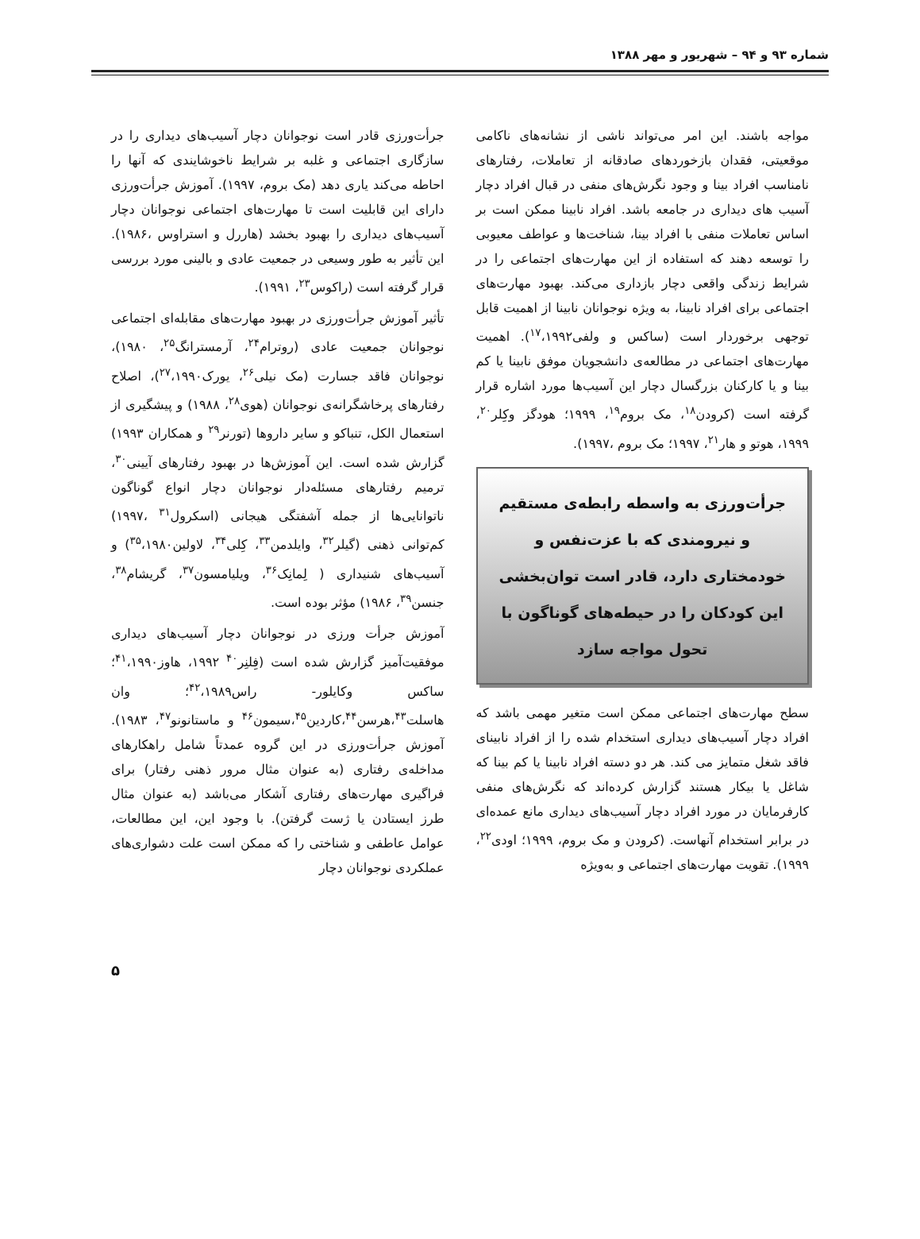شماره ۹۳ و ۹۴ – شهریور و مهر ۱۳۸۸
مواجه باشند. این امر می‌تواند ناشی از نشانه‌های ناکامی موقعیتی، فقدان بازخوردهای صادقانه از تعاملات، رفتارهای نامناسب افراد بینا و وجود نگرش‌های منفی در قبال افراد دچار آسیب های دیداری در جامعه باشد. افراد نابینا ممکن است بر اساس تعاملات منفی با افراد بینا، شناخت‌ها و عواطف معیوبی را توسعه دهند که استفاده از این مهارت‌های اجتماعی را در شرایط زندگی واقعی دچار بازداری می‌کند. بهبود مهارت‌های اجتماعی برای افراد نابینا، به ویژه نوجوانان نابینا از اهمیت قابل توجهی برخوردار است (ساکس و ولفی<sup>۱۷</sup>،۱۹۹۲). اهمیت مهارت‌های اجتماعی در مطالعه‌ی دانشجویان موفق نابینا یا کم بینا و یا کارکنان بزرگسال دچار این آسیب‌ها مورد اشاره قرار گرفته است (کرودن<sup>۱۸</sup>، مک بروم<sup>۱۹</sup>، ۱۹۹۹؛ هودگز وکِلر<sup>۲۰</sup>، ۱۹۹۹، هوتو و هار<sup>۲۱</sup>، ۱۹۹۷؛ مک بروم ،۱۹۹۷).
جرأت‌ورزی به واسطه رابطه‌ی مستقیم و نیرومندی که با عزت‌نفس و خودمختاری دارد، قادر است توان‌بخشی این کودکان را در حیطه‌های گوناگون با تحول مواجه سازد
سطح مهارت‌های اجتماعی ممکن است متغیر مهمی باشد که افراد دچار آسیب‌های دیداری استخدام شده را از افراد نابینای فاقد شغل متمایز می کند. هر دو دسته افراد نابینا یا کم بینا که شاغل یا بیکار هستند گزارش کرده‌اند که نگرش‌های منفی کارفرمایان در مورد افراد دچار آسیب‌های دیداری مانع عمده‌ای در برابر استخدام آنهاست. (کرودن و مک بروم، ۱۹۹۹؛ اودی<sup>۲۲</sup>، ۱۹۹۹). تقویت مهارت‌های اجتماعی و به‌ویژه
جرأت‌ورزی قادر است نوجوانان دچار آسیب‌های دیداری را در سازگاری اجتماعی و غلبه بر شرایط ناخوشایندی که آنها را احاطه می‌کند یاری دهد (مک بروم، ۱۹۹۷). آموزش جرأت‌ورزی دارای این قابلیت است تا مهارت‌های اجتماعی نوجوانان دچار آسیب‌های دیداری را بهبود بخشد (هاررل و استراوس ،۱۹۸۶). این تأثیر به طور وسیعی در جمعیت عادی و بالینی مورد بررسی قرار گرفته است (راکوس<sup>۲۳</sup>، ۱۹۹۱).
تأثیر آموزش جرأت‌ورزی در بهبود مهارت‌های مقابله‌ای اجتماعی نوجوانان جمعیت عادی (روترام<sup>۲۴</sup>، آرمسترانگ<sup>۲۵</sup>، ۱۹۸۰)، نوجوانان فاقد جسارت (مک نیلی<sup>۲۶</sup>، یورک<sup>۲۷</sup>،۱۹۹۰)، اصلاح رفتارهای پرخاشگرانه‌ی نوجوانان (هوی<sup>۲۸</sup>، ۱۹۸۸) و پیشگیری از استعمال الکل، تنباکو و سایر داروها (تورنر<sup>۲۹</sup> و همکاران ۱۹۹۳) گزارش شده است. این آموزش‌ها در بهبود رفتارهای آیینی<sup>۳۰</sup>، ترمیم رفتارهای مسئله‌دار نوجوانان دچار انواع گوناگون ناتوانایی‌ها از جمله آشفتگی هیجانی (اسکرول<sup>۳۱</sup> ،۱۹۹۷) کم‌توانی ذهنی (گیلر<sup>۳۲</sup>، وایلدمن<sup>۳۳</sup>، کِلی<sup>۳۴</sup>، لاولین<sup>۳۵</sup>،۱۹۸۰) و آسیب‌های شنیداری ( لِمانِک<sup>۳۶</sup>، ویلیامسون<sup>۳۷</sup>، گریشام<sup>۳۸</sup>، جنسن<sup>۳۹</sup>، ۱۹۸۶) مؤثر بوده است.
آموزش جرأت ورزی در نوجوانان دچار آسیب‌های دیداری موفقیت‌آمیز گزارش شده است (فِلنِر<sup>۴۰</sup> ۱۹۹۲، هاوز<sup>۴۱</sup>،۱۹۹۰؛ ساکس وکایلور- راس<sup>۴۲</sup>،۱۹۸۹؛ وان هاسلت<sup>۴۳</sup>،هرسن<sup>۴۴</sup>،کاردین<sup>۴۵</sup>،سیمون<sup>۴۶</sup> و ماستانونو<sup>۴۷</sup>، ۱۹۸۳). آموزش جرأت‌ورزی در این گروه عمدتاً شامل راهکارهای مداخله‌ی رفتاری (به عنوان مثال مرور ذهنی رفتار) برای فراگیری مهارت‌های رفتاری آشکار می‌باشد (به عنوان مثال طرز ایستادن یا ژست گرفتن). با وجود این، این مطالعات، عوامل عاطفی و شناختی را که ممکن است علت دشواری‌های عملکردی نوجوانان دچار
۵